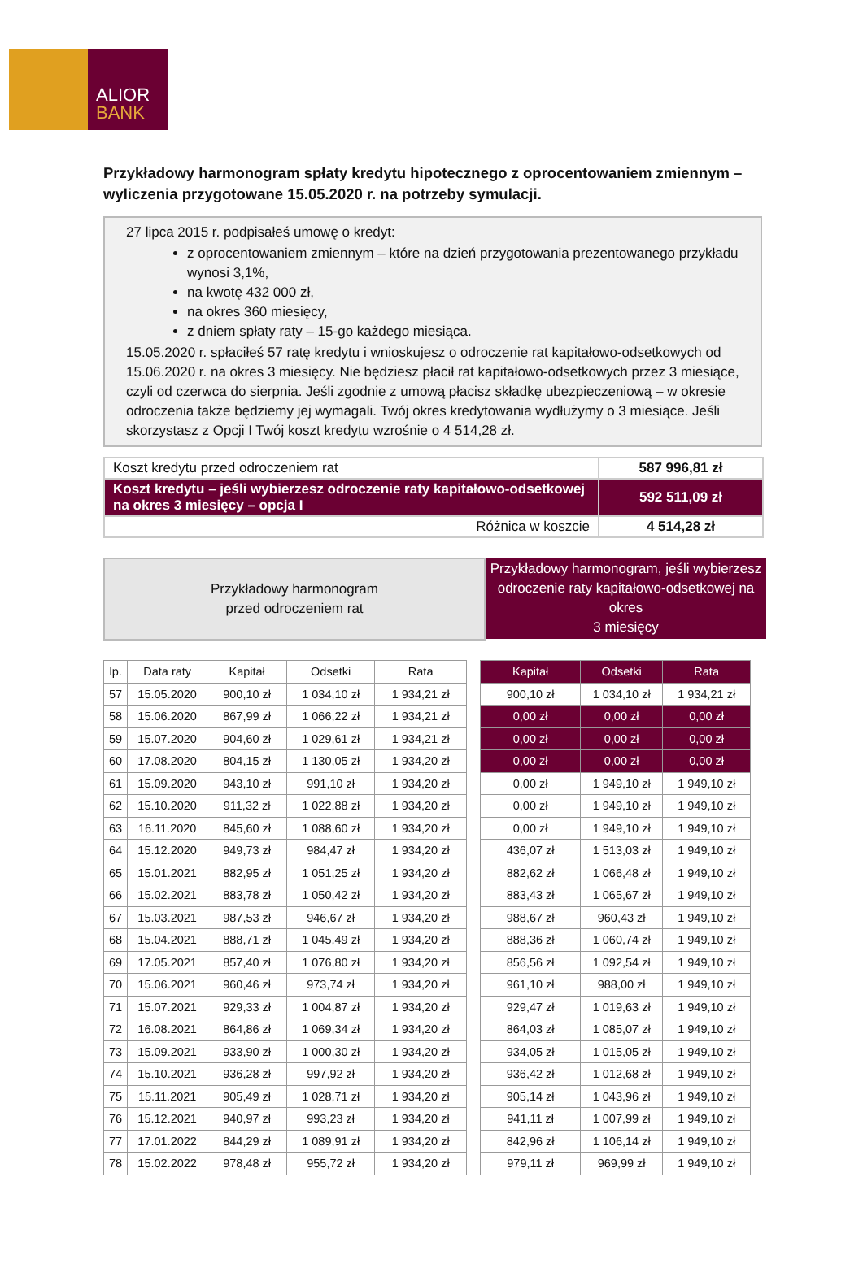ALIOR
BANK
Przykładowy harmonogram spłaty kredytu hipotecznego z oprocentowaniem zmiennym – wyliczenia przygotowane 15.05.2020 r. na potrzeby symulacji.
27 lipca 2015 r. podpisałeś umowę o kredyt:
z oprocentowaniem zmiennym – które na dzień przygotowania prezentowanego przykładu wynosi 3,1%,
na kwotę 432 000 zł,
na okres 360 miesięcy,
z dniem spłaty raty – 15-go każdego miesiąca.
15.05.2020 r. spłaciłeś 57 ratę kredytu i wnioskujesz o odroczenie rat kapitałowo-odsetkowych od 15.06.2020 r. na okres 3 miesięcy. Nie będziesz płacił rat kapitałowo-odsetkowych przez 3 miesiące, czyli od czerwca do sierpnia. Jeśli zgodnie z umową płacisz składkę ubezpieczeniową – w okresie odroczenia także będziemy jej wymagali. Twój okres kredytowania wydłużymy o 3 miesiące. Jeśli skorzystasz z Opcji I Twój koszt kredytu wzrośnie o 4 514,28 zł.
| Koszt kredytu przed odroczeniem rat | 587 996,81 zł |
| Koszt kredytu – jeśli wybierzesz odroczenie raty kapitałowo-odsetkowej na okres 3 miesięcy – opcja I | 592 511,09 zł |
| Różnica w koszcie | 4 514,28 zł |
Przykładowy harmonogram
przed odroczeniem rat
Przykładowy harmonogram, jeśli wybierzesz odroczenie raty kapitałowo-odsetkowej na okres
3 miesięcy
| lp. | Data raty | Kapitał | Odsetki | Rata |
| --- | --- | --- | --- | --- |
| 57 | 15.05.2020 | 900,10 zł | 1 034,10 zł | 1 934,21 zł |
| 58 | 15.06.2020 | 867,99 zł | 1 066,22 zł | 1 934,21 zł |
| 59 | 15.07.2020 | 904,60 zł | 1 029,61 zł | 1 934,21 zł |
| 60 | 17.08.2020 | 804,15 zł | 1 130,05 zł | 1 934,20 zł |
| 61 | 15.09.2020 | 943,10 zł | 991,10 zł | 1 934,20 zł |
| 62 | 15.10.2020 | 911,32 zł | 1 022,88 zł | 1 934,20 zł |
| 63 | 16.11.2020 | 845,60 zł | 1 088,60 zł | 1 934,20 zł |
| 64 | 15.12.2020 | 949,73 zł | 984,47 zł | 1 934,20 zł |
| 65 | 15.01.2021 | 882,95 zł | 1 051,25 zł | 1 934,20 zł |
| 66 | 15.02.2021 | 883,78 zł | 1 050,42 zł | 1 934,20 zł |
| 67 | 15.03.2021 | 987,53 zł | 946,67 zł | 1 934,20 zł |
| 68 | 15.04.2021 | 888,71 zł | 1 045,49 zł | 1 934,20 zł |
| 69 | 17.05.2021 | 857,40 zł | 1 076,80 zł | 1 934,20 zł |
| 70 | 15.06.2021 | 960,46 zł | 973,74 zł | 1 934,20 zł |
| 71 | 15.07.2021 | 929,33 zł | 1 004,87 zł | 1 934,20 zł |
| 72 | 16.08.2021 | 864,86 zł | 1 069,34 zł | 1 934,20 zł |
| 73 | 15.09.2021 | 933,90 zł | 1 000,30 zł | 1 934,20 zł |
| 74 | 15.10.2021 | 936,28 zł | 997,92 zł | 1 934,20 zł |
| 75 | 15.11.2021 | 905,49 zł | 1 028,71 zł | 1 934,20 zł |
| 76 | 15.12.2021 | 940,97 zł | 993,23 zł | 1 934,20 zł |
| 77 | 17.01.2022 | 844,29 zł | 1 089,91 zł | 1 934,20 zł |
| 78 | 15.02.2022 | 978,48 zł | 955,72 zł | 1 934,20 zł |
| Kapitał | Odsetki | Rata |
| 900,10 zł | 1 034,10 zł | 1 934,21 zł |
| 0,00 zł | 0,00 zł | 0,00 zł |
| 0,00 zł | 0,00 zł | 0,00 zł |
| 0,00 zł | 0,00 zł | 0,00 zł |
| 0,00 zł | 1 949,10 zł | 1 949,10 zł |
| 0,00 zł | 1 949,10 zł | 1 949,10 zł |
| 0,00 zł | 1 949,10 zł | 1 949,10 zł |
| 436,07 zł | 1 513,03 zł | 1 949,10 zł |
| 882,62 zł | 1 066,48 zł | 1 949,10 zł |
| 883,43 zł | 1 065,67 zł | 1 949,10 zł |
| 988,67 zł | 960,43 zł | 1 949,10 zł |
| 888,36 zł | 1 060,74 zł | 1 949,10 zł |
| 856,56 zł | 1 092,54 zł | 1 949,10 zł |
| 961,10 zł | 988,00 zł | 1 949,10 zł |
| 929,47 zł | 1 019,63 zł | 1 949,10 zł |
| 864,03 zł | 1 085,07 zł | 1 949,10 zł |
| 934,05 zł | 1 015,05 zł | 1 949,10 zł |
| 936,42 zł | 1 012,68 zł | 1 949,10 zł |
| 905,14 zł | 1 043,96 zł | 1 949,10 zł |
| 941,11 zł | 1 007,99 zł | 1 949,10 zł |
| 842,96 zł | 1 106,14 zł | 1 949,10 zł |
| 979,11 zł | 969,99 zł | 1 949,10 zł |